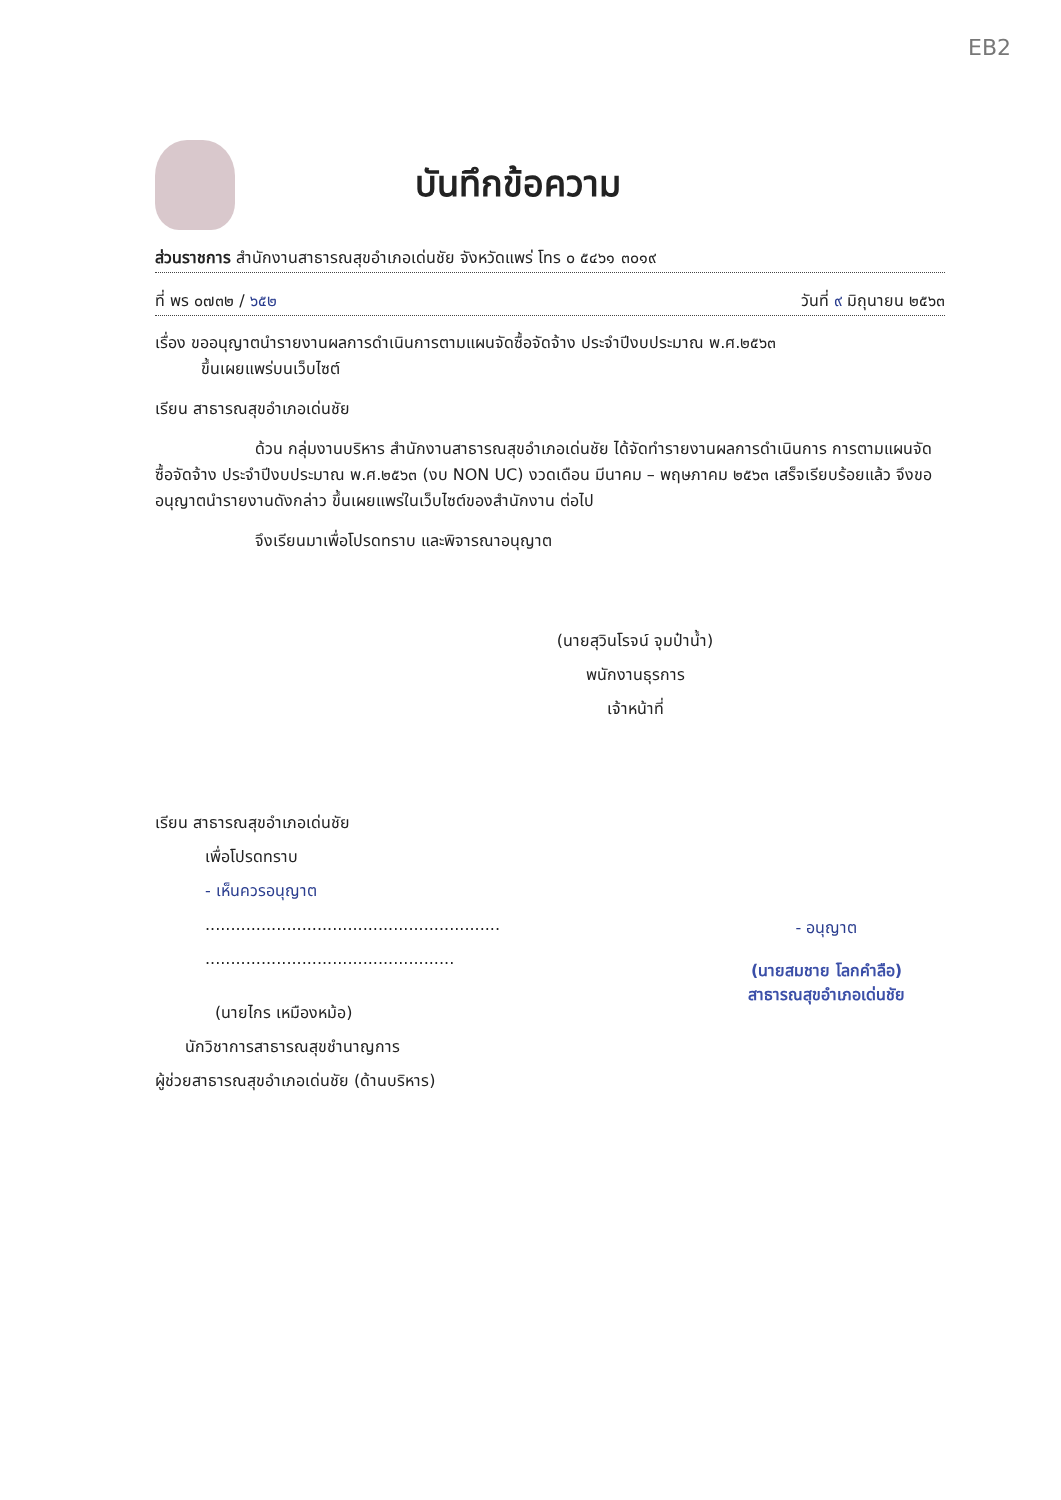EB2
บันทึกข้อความ
ส่วนราชการ สำนักงานสาธารณสุขอำเภอเด่นชัย จังหวัดแพร่ โทร ๐ ๕๔๖๑ ๓๐๑๙
ที่ พร ๐๗๓๒ / ๖๕๒ วันที่ ๙ มิถุนายน ๒๕๖๓
เรื่อง ขออนุญาตนำรายงานผลการดำเนินการตามแผนจัดซื้อจัดจ้าง ประจำปีงบประมาณ พ.ศ.๒๕๖๓
ขึ้นเผยแพร่บนเว็บไซต์
เรียน สาธารณสุขอำเภอเด่นชัย
ด้วน กลุ่มงานบริหาร สำนักงานสาธารณสุขอำเภอเด่นชัย ได้จัดทำรายงานผลการดำเนินการ การตามแผนจัดซื้อจัดจ้าง ประจำปีงบประมาณ พ.ศ.๒๕๖๓ (งบ NON UC) งวดเดือน มีนาคม – พฤษภาคม ๒๕๖๓ เสร็จเรียบร้อยแล้ว จึงขออนุญาตนำรายงานดังกล่าว ขึ้นเผยแพร่ในเว็บไซต์ของสำนักงาน ต่อไป
จึงเรียนมาเพื่อโปรดทราบ และพิจารณาอนุญาต
(นายสุวินโรจน์ จุมป๋าน้ำ)
พนักงานธุรการ
เจ้าหน้าที่
เรียน สาธารณสุขอำเภอเด่นชัย
เพื่อโปรดทราบ
- เห็นควรอนุญาต
..........................................................
.................................................
(นายไกร เหมืองหม้อ)
นักวิชาการสาธารณสุขชำนาญการ
ผู้ช่วยสาธารณสุขอำเภอเด่นชัย (ด้านบริหาร)
- อนุญาต
(นายสมชาย โลกคำลือ)
สาธารณสุขอำเภอเด่นชัย